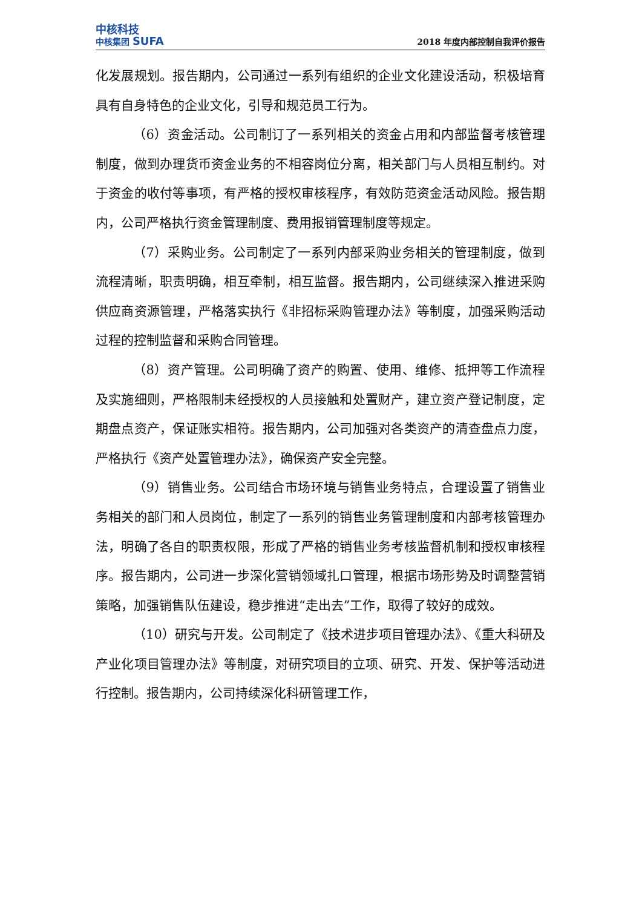中核科技
中核集团 SUFA
2018 年度内部控制自我评价报告
化发展规划。报告期内，公司通过一系列有组织的企业文化建设活动，积极培育具有自身特色的企业文化，引导和规范员工行为。
（6）资金活动。公司制订了一系列相关的资金占用和内部监督考核管理制度，做到办理货币资金业务的不相容岗位分离，相关部门与人员相互制约。对于资金的收付等事项，有严格的授权审核程序，有效防范资金活动风险。报告期内，公司严格执行资金管理制度、费用报销管理制度等规定。
（7）采购业务。公司制定了一系列内部采购业务相关的管理制度，做到流程清晰，职责明确，相互牵制，相互监督。报告期内，公司继续深入推进采购供应商资源管理，严格落实执行《非招标采购管理办法》等制度，加强采购活动过程的控制监督和采购合同管理。
（8）资产管理。公司明确了资产的购置、使用、维修、抵押等工作流程及实施细则，严格限制未经授权的人员接触和处置财产，建立资产登记制度，定期盘点资产，保证账实相符。报告期内，公司加强对各类资产的清查盘点力度，严格执行《资产处置管理办法》，确保资产安全完整。
（9）销售业务。公司结合市场环境与销售业务特点，合理设置了销售业务相关的部门和人员岗位，制定了一系列的销售业务管理制度和内部考核管理办法，明确了各自的职责权限，形成了严格的销售业务考核监督机制和授权审核程序。报告期内，公司进一步深化营销领域扎口管理，根据市场形势及时调整营销策略，加强销售队伍建设，稳步推进“走出去”工作，取得了较好的成效。
（10）研究与开发。公司制定了《技术进步项目管理办法》、《重大科研及产业化项目管理办法》等制度，对研究项目的立项、研究、开发、保护等活动进行控制。报告期内，公司持续深化科研管理工作，